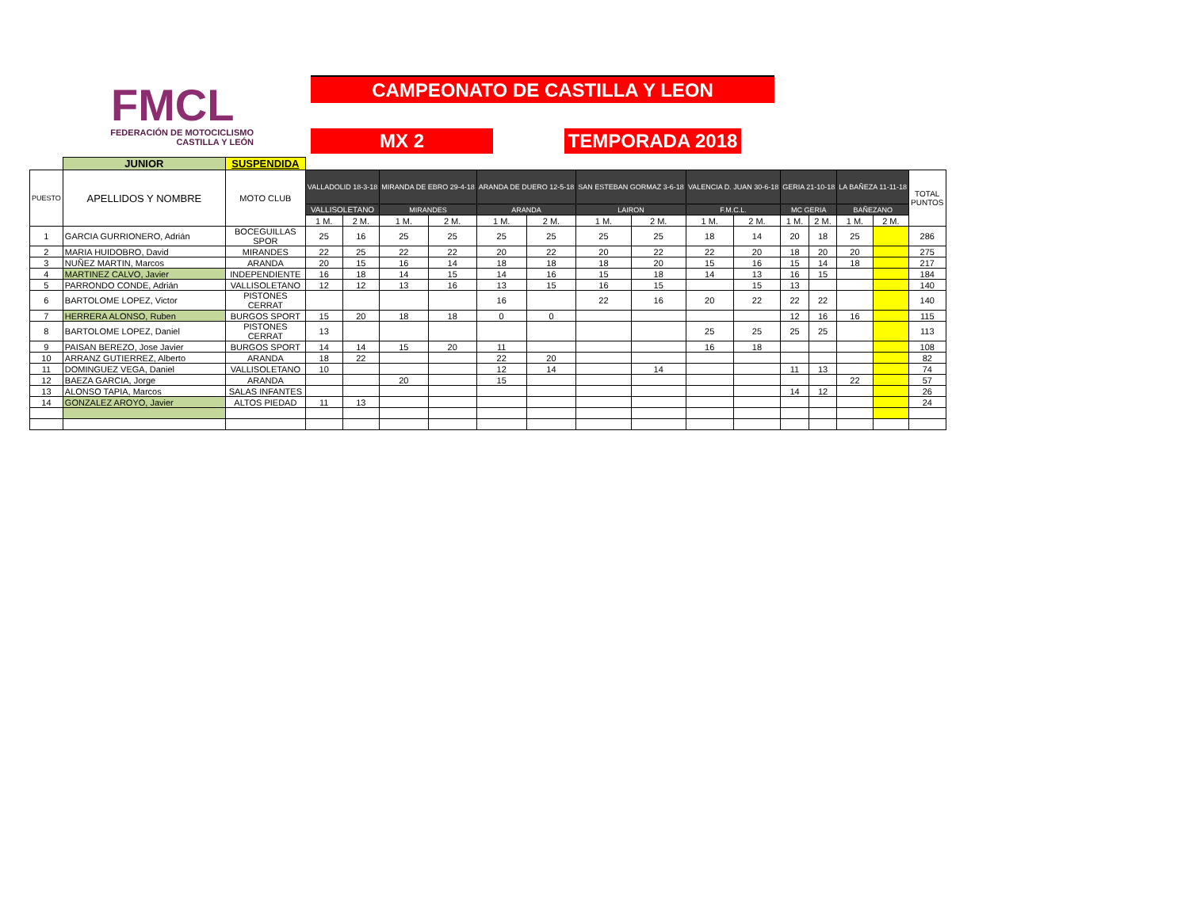FMCL
FEDERACIÓN DE MOTOCICLISMO
CASTILLA Y LEÓN
CAMPEONATO DE CASTILLA Y LEON
MX 2 TEMPORADA 2018
| | JUNIOR | SUSPENDIDA | | | | | | | | | | | | | | | |
| PUESTO | APELLIDOS Y NOMBRE | MOTO CLUB | VALLADOLID 18-3-18 | | MIRANDA DE EBRO 29-4-18 | | ARANDA DE DUERO 12-5-18 | | SAN ESTEBAN GORMAZ 3-6-18 | | VALENCIA D. JUAN 30-6-18 | | GERIA 21-10-18 | | LA BAÑEZA 11-11-18 | | TOTAL PUNTOS |
| | | | VALLISOLETANO | | MIRANDES | | ARANDA | | LAIRON | | F.M.C.L. | | MC GERIA | | BAÑEZANO | | |
| | | | 1 M. | 2 M. | 1 M. | 2 M. | 1 M. | 2 M. | 1 M. | 2 M. | 1 M. | 2 M. | 1 M. | 2 M. | 1 M. | 2 M. | |
| 1 | GARCIA GURRIONERO, Adrián | BOCEGUILLAS SPOR | 25 | 16 | 25 | 25 | 25 | 25 | 25 | 25 | 18 | 14 | 20 | 18 | 25 | | 286 |
| 2 | MARIA HUIDOBRO, David | MIRANDES | 22 | 25 | 22 | 22 | 20 | 22 | 20 | 22 | 22 | 20 | 18 | 20 | 20 | | 275 |
| 3 | NUÑEZ MARTIN, Marcos | ARANDA | 20 | 15 | 16 | 14 | 18 | 18 | 18 | 20 | 15 | 16 | 15 | 14 | 18 | | 217 |
| 4 | MARTINEZ CALVO, Javier | INDEPENDIENTE | 16 | 18 | 14 | 15 | 14 | 16 | 15 | 18 | 14 | 13 | 16 | 15 | | | 184 |
| 5 | PARRONDO CONDE, Adrián | VALLISOLETANO | 12 | 12 | 13 | 16 | 13 | 15 | 16 | 15 | | 15 | 13 | | | | 140 |
| 6 | BARTOLOME LOPEZ, Victor | PISTONES CERRAT | | | | | 16 | | 22 | 16 | 20 | 22 | 22 | 22 | | | 140 |
| 7 | HERRERA ALONSO, Ruben | BURGOS SPORT | 15 | 20 | 18 | 18 | 0 | 0 | | | | | 12 | 16 | 16 | | 115 |
| 8 | BARTOLOME LOPEZ, Daniel | PISTONES CERRAT | 13 | | | | | | | | 25 | 25 | 25 | 25 | | | 113 |
| 9 | PAISAN BEREZO, Jose Javier | BURGOS SPORT | 14 | 14 | 15 | 20 | 11 | | | | 16 | 18 | | | | | 108 |
| 10 | ARRANZ GUTIERREZ, Alberto | ARANDA | 18 | 22 | | | 22 | 20 | | | | | | | | | 82 |
| 11 | DOMINGUEZ VEGA, Daniel | VALLISOLETANO | 10 | | | | 12 | 14 | | 14 | | | 11 | 13 | | | 74 |
| 12 | BAEZA GARCIA, Jorge | ARANDA | | | 20 | | 15 | | | | | | | | 22 | | 57 |
| 13 | ALONSO TAPIA, Marcos | SALAS INFANTES | | | | | | | | | | | 14 | 12 | | | 26 |
| 14 | GONZALEZ AROYO, Javier | ALTOS PIEDAD | 11 | 13 | | | | | | | | | | | | | 24 |